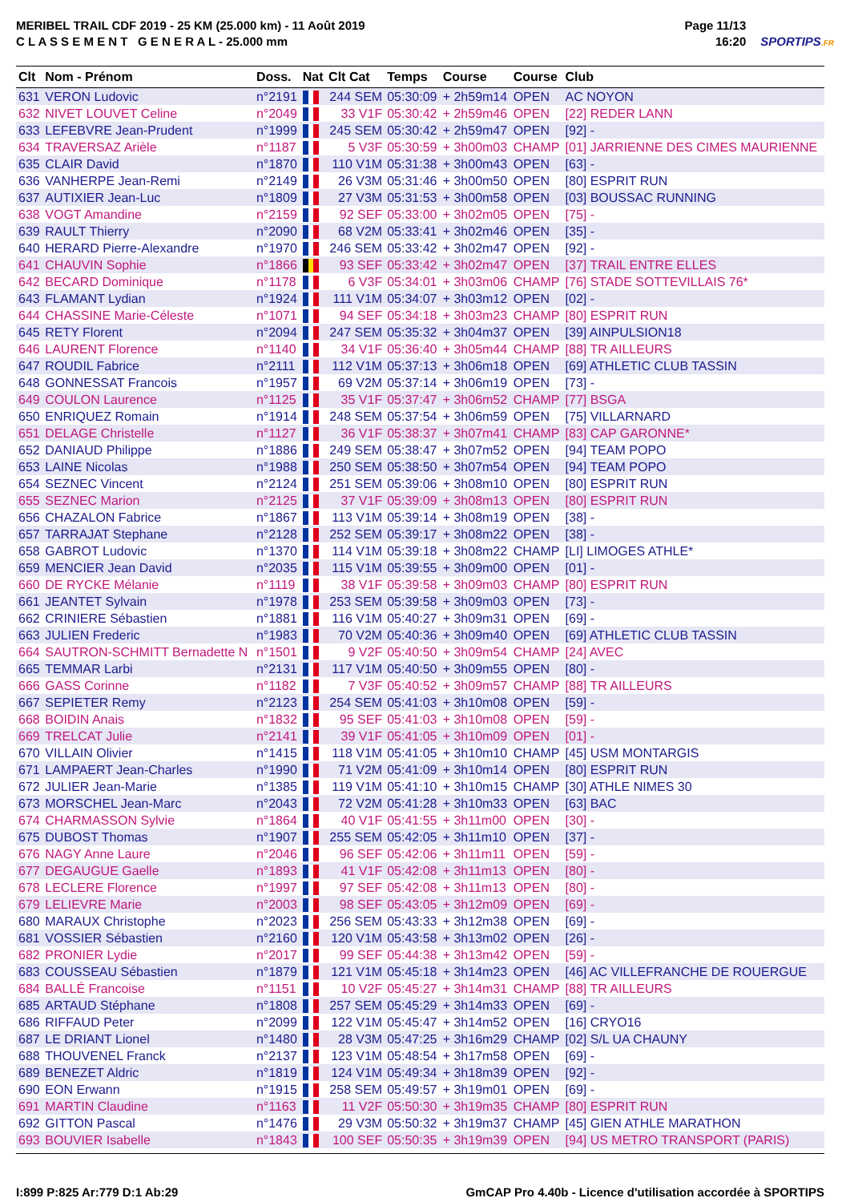MERIBEL TRAIL CDF 2019 - 25 KM (25.000 km) - 11 Août 2019
C L A S S E M E N T G E N E R A L - 25.000 mm
Page 11/13
16:20
SPORTIPS.FR
| Clt | Nom - Prénom | Doss. | Nat | Clt Cat | Temps | Course | Course | Club |
| --- | --- | --- | --- | --- | --- | --- | --- | --- |
| 631 | VERON Ludovic | n°2191 | | 244 SEM | 05:30:09 | + 2h59m14 | OPEN | AC NOYON |
| 632 | NIVET LOUVET Celine | n°2049 | | 33 V1F | 05:30:42 | + 2h59m46 | OPEN | [22] REDER LANN |
| 633 | LEFEBVRE Jean-Prudent | n°1999 | | 245 SEM | 05:30:42 | + 2h59m47 | OPEN | [92] - |
| 634 | TRAVERSAZ Arièle | n°1187 | | 5 V3F | 05:30:59 | + 3h00m03 | CHAMP | [01] JARRIENNE DES CIMES MAURIENNE |
| 635 | CLAIR David | n°1870 | | 110 V1M | 05:31:38 | + 3h00m43 | OPEN | [63] - |
| 636 | VANHERPE Jean-Remi | n°2149 | | 26 V3M | 05:31:46 | + 3h00m50 | OPEN | [80] ESPRIT RUN |
| 637 | AUTIXIER Jean-Luc | n°1809 | | 27 V3M | 05:31:53 | + 3h00m58 | OPEN | [03] BOUSSAC RUNNING |
| 638 | VOGT Amandine | n°2159 | | 92 SEF | 05:33:00 | + 3h02m05 | OPEN | [75] - |
| 639 | RAULT Thierry | n°2090 | | 68 V2M | 05:33:41 | + 3h02m46 | OPEN | [35] - |
| 640 | HERARD Pierre-Alexandre | n°1970 | | 246 SEM | 05:33:42 | + 3h02m47 | OPEN | [92] - |
| 641 | CHAUVIN Sophie | n°1866 | | 93 SEF | 05:33:42 | + 3h02m47 | OPEN | [37] TRAIL ENTRE ELLES |
| 642 | BECARD Dominique | n°1178 | | 6 V3F | 05:34:01 | + 3h03m06 | CHAMP | [76] STADE SOTTEVILLAIS 76* |
| 643 | FLAMANT Lydian | n°1924 | | 111 V1M | 05:34:07 | + 3h03m12 | OPEN | [02] - |
| 644 | CHASSINE Marie-Céleste | n°1071 | | 94 SEF | 05:34:18 | + 3h03m23 | CHAMP | [80] ESPRIT RUN |
| 645 | RETY Florent | n°2094 | | 247 SEM | 05:35:32 | + 3h04m37 | OPEN | [39] AINPULSION18 |
| 646 | LAURENT Florence | n°1140 | | 34 V1F | 05:36:40 | + 3h05m44 | CHAMP | [88] TR AILLEURS |
| 647 | ROUDIL Fabrice | n°2111 | | 112 V1M | 05:37:13 | + 3h06m18 | OPEN | [69] ATHLETIC CLUB TASSIN |
| 648 | GONNESSAT Francois | n°1957 | | 69 V2M | 05:37:14 | + 3h06m19 | OPEN | [73] - |
| 649 | COULON Laurence | n°1125 | | 35 V1F | 05:37:47 | + 3h06m52 | CHAMP | [77] BSGA |
| 650 | ENRIQUEZ Romain | n°1914 | | 248 SEM | 05:37:54 | + 3h06m59 | OPEN | [75] VILLARNARD |
| 651 | DELAGE Christelle | n°1127 | | 36 V1F | 05:38:37 | + 3h07m41 | CHAMP | [83] CAP GARONNE* |
| 652 | DANIAUD Philippe | n°1886 | | 249 SEM | 05:38:47 | + 3h07m52 | OPEN | [94] TEAM POPO |
| 653 | LAINE Nicolas | n°1988 | | 250 SEM | 05:38:50 | + 3h07m54 | OPEN | [94] TEAM POPO |
| 654 | SEZNEC Vincent | n°2124 | | 251 SEM | 05:39:06 | + 3h08m10 | OPEN | [80] ESPRIT RUN |
| 655 | SEZNEC Marion | n°2125 | | 37 V1F | 05:39:09 | + 3h08m13 | OPEN | [80] ESPRIT RUN |
| 656 | CHAZALON Fabrice | n°1867 | | 113 V1M | 05:39:14 | + 3h08m19 | OPEN | [38] - |
| 657 | TARRAJAT Stephane | n°2128 | | 252 SEM | 05:39:17 | + 3h08m22 | OPEN | [38] - |
| 658 | GABROT Ludovic | n°1370 | | 114 V1M | 05:39:18 | + 3h08m22 | CHAMP | [LI] LIMOGES ATHLE* |
| 659 | MENCIER Jean David | n°2035 | | 115 V1M | 05:39:55 | + 3h09m00 | OPEN | [01] - |
| 660 | DE RYCKE Mélanie | n°1119 | | 38 V1F | 05:39:58 | + 3h09m03 | CHAMP | [80] ESPRIT RUN |
| 661 | JEANTET Sylvain | n°1978 | | 253 SEM | 05:39:58 | + 3h09m03 | OPEN | [73] - |
| 662 | CRINIERE Sébastien | n°1881 | | 116 V1M | 05:40:27 | + 3h09m31 | OPEN | [69] - |
| 663 | JULIEN Frederic | n°1983 | | 70 V2M | 05:40:36 | + 3h09m40 | OPEN | [69] ATHLETIC CLUB TASSIN |
| 664 | SAUTRON-SCHMITT Bernadette N | n°1501 | | 9 V2F | 05:40:50 | + 3h09m54 | CHAMP | [24] AVEC |
| 665 | TEMMAR Larbi | n°2131 | | 117 V1M | 05:40:50 | + 3h09m55 | OPEN | [80] - |
| 666 | GASS Corinne | n°1182 | | 7 V3F | 05:40:52 | + 3h09m57 | CHAMP | [88] TR AILLEURS |
| 667 | SEPIETER Remy | n°2123 | | 254 SEM | 05:41:03 | + 3h10m08 | OPEN | [59] - |
| 668 | BOIDIN Anais | n°1832 | | 95 SEF | 05:41:03 | + 3h10m08 | OPEN | [59] - |
| 669 | TRELCAT Julie | n°2141 | | 39 V1F | 05:41:05 | + 3h10m09 | OPEN | [01] - |
| 670 | VILLAIN Olivier | n°1415 | | 118 V1M | 05:41:05 | + 3h10m10 | CHAMP | [45] USM MONTARGIS |
| 671 | LAMPAERT Jean-Charles | n°1990 | | 71 V2M | 05:41:09 | + 3h10m14 | OPEN | [80] ESPRIT RUN |
| 672 | JULIER Jean-Marie | n°1385 | | 119 V1M | 05:41:10 | + 3h10m15 | CHAMP | [30] ATHLE NIMES 30 |
| 673 | MORSCHEL Jean-Marc | n°2043 | | 72 V2M | 05:41:28 | + 3h10m33 | OPEN | [63] BAC |
| 674 | CHARMASSON Sylvie | n°1864 | | 40 V1F | 05:41:55 | + 3h11m00 | OPEN | [30] - |
| 675 | DUBOST Thomas | n°1907 | | 255 SEM | 05:42:05 | + 3h11m10 | OPEN | [37] - |
| 676 | NAGY Anne Laure | n°2046 | | 96 SEF | 05:42:06 | + 3h11m11 | OPEN | [59] - |
| 677 | DEGAUGUE Gaelle | n°1893 | | 41 V1F | 05:42:08 | + 3h11m13 | OPEN | [80] - |
| 678 | LECLERE Florence | n°1997 | | 97 SEF | 05:42:08 | + 3h11m13 | OPEN | [80] - |
| 679 | LELIEVRE Marie | n°2003 | | 98 SEF | 05:43:05 | + 3h12m09 | OPEN | [69] - |
| 680 | MARAUX Christophe | n°2023 | | 256 SEM | 05:43:33 | + 3h12m38 | OPEN | [69] - |
| 681 | VOSSIER Sébastien | n°2160 | | 120 V1M | 05:43:58 | + 3h13m02 | OPEN | [26] - |
| 682 | PRONIER Lydie | n°2017 | | 99 SEF | 05:44:38 | + 3h13m42 | OPEN | [59] - |
| 683 | COUSSEAU Sébastien | n°1879 | | 121 V1M | 05:45:18 | + 3h14m23 | OPEN | [46] AC VILLEFRANCHE DE ROUERGUE |
| 684 | BALLÉ Francoise | n°1151 | | 10 V2F | 05:45:27 | + 3h14m31 | CHAMP | [88] TR AILLEURS |
| 685 | ARTAUD Stéphane | n°1808 | | 257 SEM | 05:45:29 | + 3h14m33 | OPEN | [69] - |
| 686 | RIFFAUD Peter | n°2099 | | 122 V1M | 05:45:47 | + 3h14m52 | OPEN | [16] CRYO16 |
| 687 | LE DRIANT Lionel | n°1480 | | 28 V3M | 05:47:25 | + 3h16m29 | CHAMP | [02] S/L UA CHAUNY |
| 688 | THOUVENEL Franck | n°2137 | | 123 V1M | 05:48:54 | + 3h17m58 | OPEN | [69] - |
| 689 | BENEZET Aldric | n°1819 | | 124 V1M | 05:49:34 | + 3h18m39 | OPEN | [92] - |
| 690 | EON Erwann | n°1915 | | 258 SEM | 05:49:57 | + 3h19m01 | OPEN | [69] - |
| 691 | MARTIN Claudine | n°1163 | | 11 V2F | 05:50:30 | + 3h19m35 | CHAMP | [80] ESPRIT RUN |
| 692 | GITTON Pascal | n°1476 | | 29 V3M | 05:50:32 | + 3h19m37 | CHAMP | [45] GIEN ATHLE MARATHON |
| 693 | BOUVIER Isabelle | n°1843 | | 100 SEF | 05:50:35 | + 3h19m39 | OPEN | [94] US METRO TRANSPORT (PARIS) |
I:899 P:825 Ar:779 D:1 Ab:29 GmCAP Pro 4.40b - Licence d'utilisation accordée à SPORTIPS